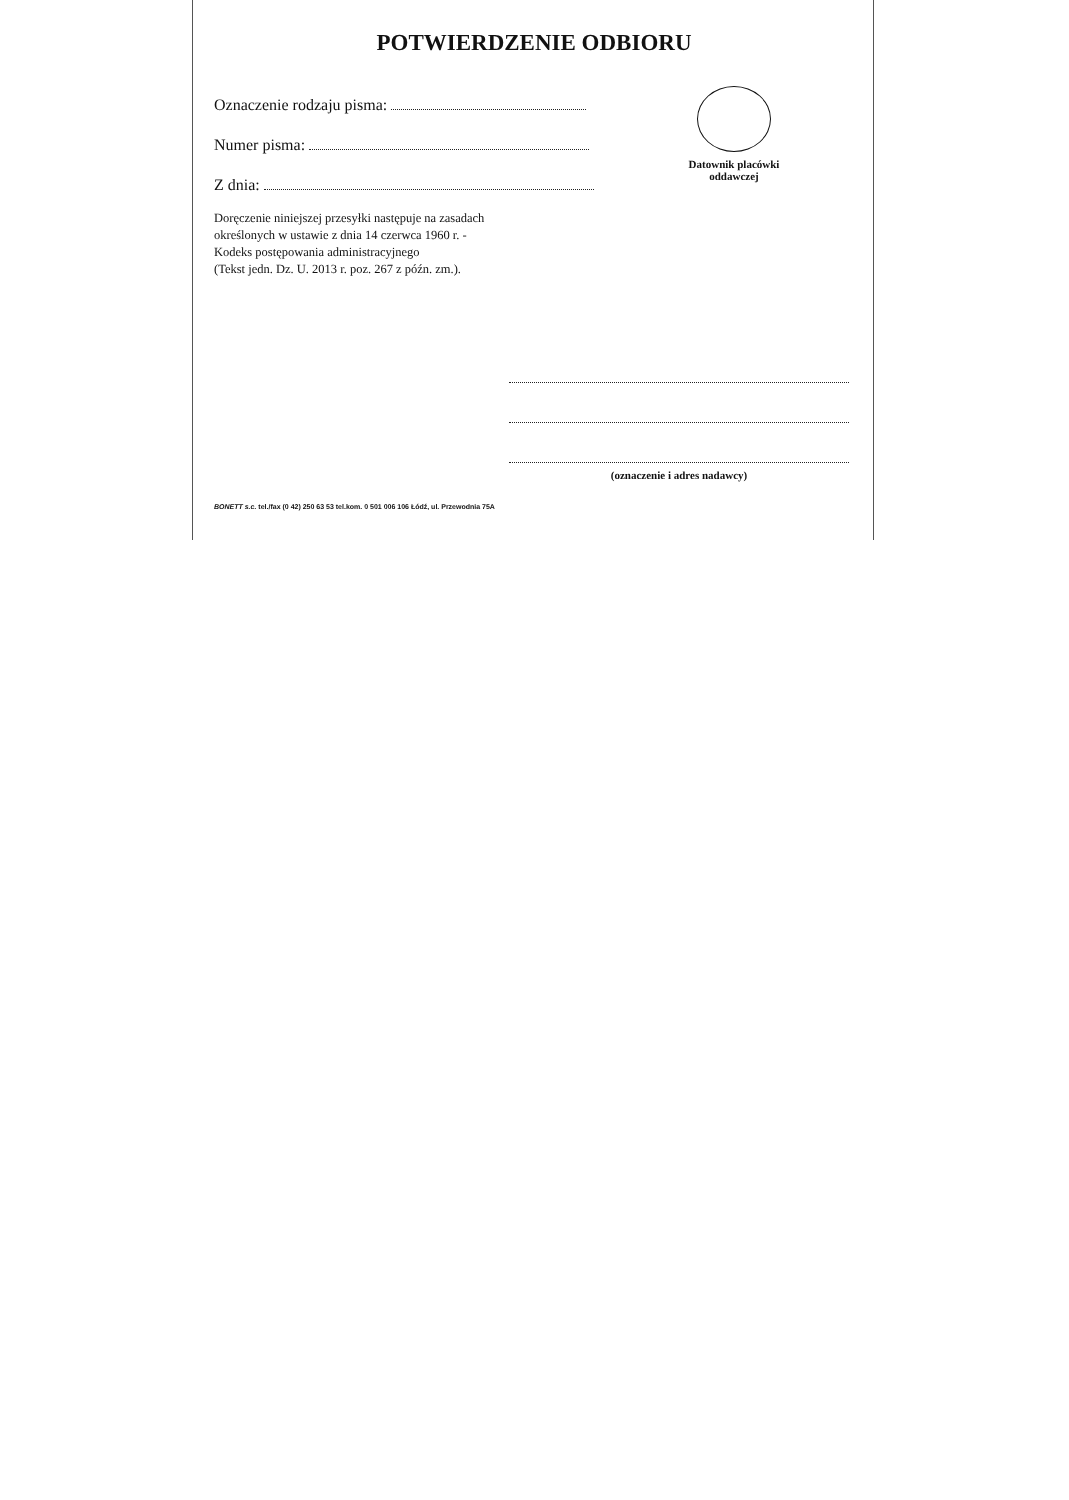POTWIERDZENIE ODBIORU
Oznaczenie rodzaju pisma:
Numer pisma:
Z dnia:
Doręczenie niniejszej przesyłki następuje na zasadach
określonych w ustawie z dnia 14 czerwca 1960 r. -
Kodeks postępowania administracyjnego
(Tekst jedn. Dz. U. 2013 r. poz. 267 z późn. zm.).
Datownik placówki
oddawczej
(oznaczenie i adres nadawcy)
BONETT s.c. tel./fax (0 42) 250 63 53 tel.kom. 0 501 006 106 Łódź, ul. Przewodnia 75A